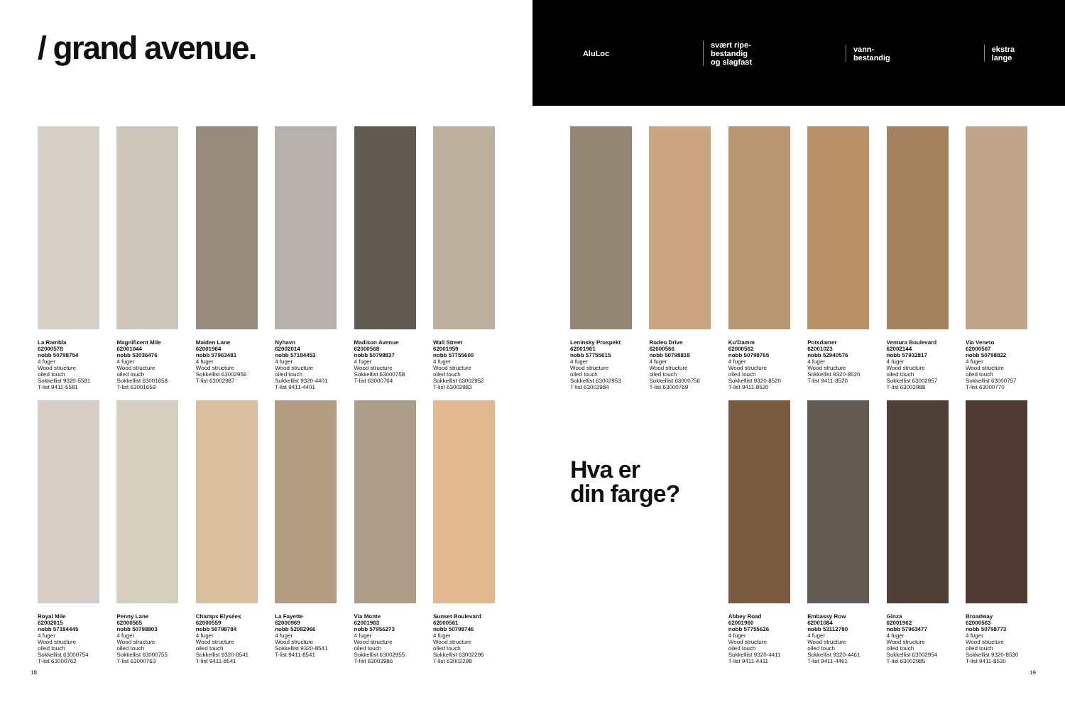/ grand avenue.
La Rambla
62000578
nobb 50798754
4 fuger
Wood structure
oiled touch
Sokkellist 9320-5581
T-list 9411-5581
Magnificent Mile
62001044
nobb 53036476
4 fuger
Wood structure
oiled touch
Sokkellist 63001658
T-list 63001659
Maiden Lane
62001964
nobb 57963481
4 fuger
Wood structure
Sokkellist 63002956
T-list 63002987
Nyhavn
62002014
nobb 57184453
4 fuger
Wood structure
oiled touch
Sokkellist 9320-4401
T-list 9411-4401
Madison Avenue
62000568
nobb 50798837
4 fuger
Wood structure
Sokkellist 63000758
T-list 63000764
Wall Street
62001959
nobb 57755600
4 fuger
Wood structure
oiled touch
Sokkellist 63002952
T-list 63002983
Royal Mile
62002015
nobb 57184445
4 fuger
Wood structure
oiled touch
Sokkellist 63000754
T-list 63000762
Penny Lane
62000565
nobb 50798803
4 fuger
Wood structure
oiled touch
Sokkellist 63000755
T-list 63000763
Champs Elysées
62000559
nobb 50798784
4 fuger
Wood structure
oiled touch
Sokkellist 9320-8541
T-list 9411-8541
La Fayette
62000969
nobb 52082966
4 fuger
Wood structure
Sokkellist 9320-8541
T-list 9411-8541
Via Monte
62001963
nobb 57956273
4 fuger
Wood structure
oiled touch
Sokkellist 63002955
T-list 63002986
Sunset Boulevard
62000561
nobb 50798746
4 fuger
Wood structure
oiled touch
Sokkellist 63002296
T-list 63002298
18
AluLoc
svært ripe-
bestandig
og slagfast
vann-
bestandig
ekstra
lange
Leninsky Prospekt
62001961
nobb 57755615
4 fuger
Wood structure
oiled touch
Sokkellist 63002953
T-list 63002984
Rodeo Drive
62000566
nobb 50798818
4 fuger
Wood structure
oiled touch
Sokkellist 63000756
T-list 63000769
Ku'Damm
62000562
nobb 50798765
4 fuger
Wood structure
oiled touch
Sokkellist 9320-8520
T-list 9411-8520
Potsdamer
62001023
nobb 52940576
4 fuger
Wood structure
Sokkellist 9320-8520
T-list 9411-8520
Ventura Boulevard
62002144
nobb 57932817
4 fuger
Wood structure
oiled touch
Sokkellist 63002957
T-list 63002988
Via Veneto
62000567
nobb 50798822
4 fuger
Wood structure
oiled touch
Sokkellist 63000757
T-list 63000770
Hva er
din farge?
Abbey Road
62001960
nobb 57755626
4 fuger
Wood structure
oiled touch
Sokkellist 9320-4411
T-list 9411-4411
Embassy Row
62001084
nobb 53112780
4 fuger
Wood structure
oiled touch
Sokkellist 9320-4461
T-list 9411-4461
Ginza
62001962
nobb 57963477
4 fuger
Wood structure
oiled touch
Sokkellist 63002954
T-list 63002985
Broadway
62000563
nobb 50798773
4 fuger
Wood structure
oiled touch
Sokkellist 9320-8530
T-list 9411-8530
19